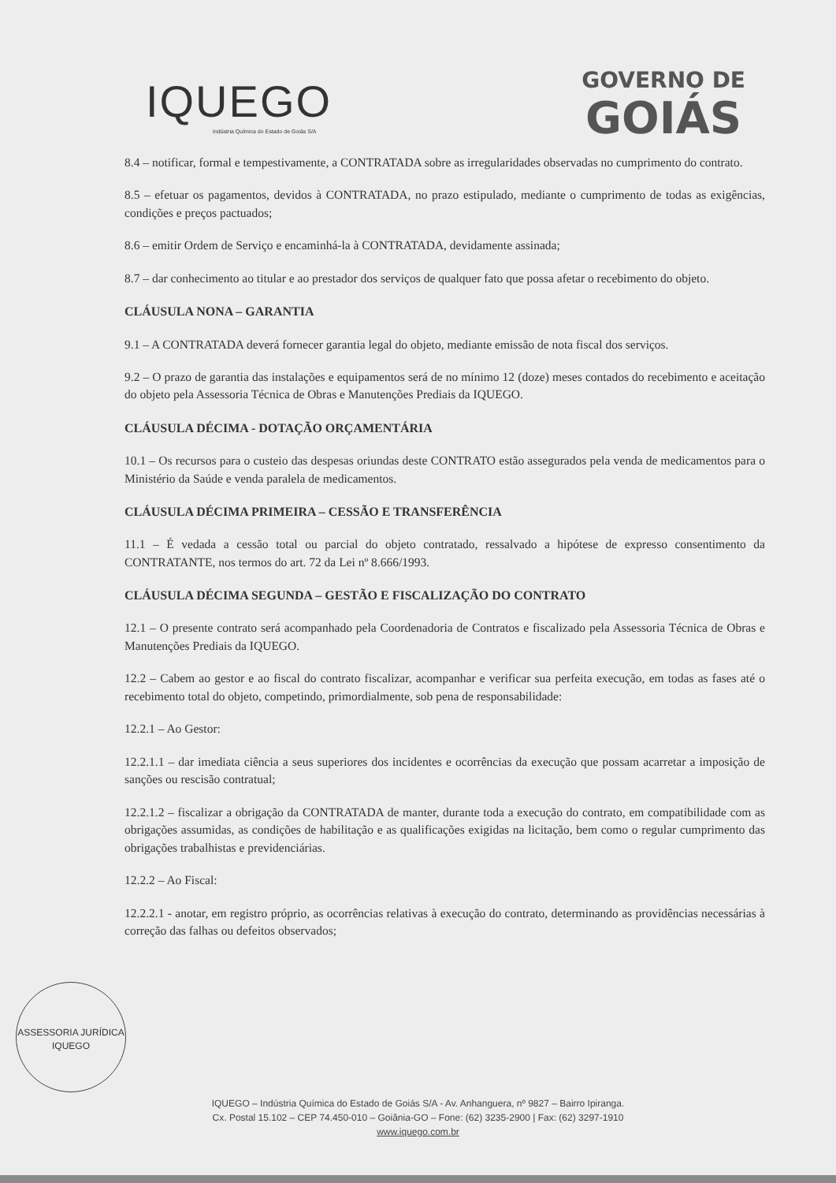IQUEGO
Indústria Química do Estado de Goiás S/A
GOVERNO DE
GOIÁS
8.4 – notificar, formal e tempestivamente, a CONTRATADA sobre as irregularidades observadas no cumprimento do contrato.
8.5 – efetuar os pagamentos, devidos à CONTRATADA, no prazo estipulado, mediante o cumprimento de todas as exigências, condições e preços pactuados;
8.6 – emitir Ordem de Serviço e encaminhá-la à CONTRATADA, devidamente assinada;
8.7 – dar conhecimento ao titular e ao prestador dos serviços de qualquer fato que possa afetar o recebimento do objeto.
CLÁUSULA NONA – GARANTIA
9.1 – A CONTRATADA deverá fornecer garantia legal do objeto, mediante emissão de nota fiscal dos serviços.
9.2 – O prazo de garantia das instalações e equipamentos será de no mínimo 12 (doze) meses contados do recebimento e aceitação do objeto pela Assessoria Técnica de Obras e Manutenções Prediais da IQUEGO.
CLÁUSULA DÉCIMA - DOTAÇÃO ORÇAMENTÁRIA
10.1 – Os recursos para o custeio das despesas oriundas deste CONTRATO estão assegurados pela venda de medicamentos para o Ministério da Saúde e venda paralela de medicamentos.
CLÁUSULA DÉCIMA PRIMEIRA – CESSÃO E TRANSFERÊNCIA
11.1 – É vedada a cessão total ou parcial do objeto contratado, ressalvado a hipótese de expresso consentimento da CONTRATANTE, nos termos do art. 72 da Lei nº 8.666/1993.
CLÁUSULA DÉCIMA SEGUNDA – GESTÃO E FISCALIZAÇÃO DO CONTRATO
12.1 – O presente contrato será acompanhado pela Coordenadoria de Contratos e fiscalizado pela Assessoria Técnica de Obras e Manutenções Prediais da IQUEGO.
12.2 – Cabem ao gestor e ao fiscal do contrato fiscalizar, acompanhar e verificar sua perfeita execução, em todas as fases até o recebimento total do objeto, competindo, primordialmente, sob pena de responsabilidade:
12.2.1 – Ao Gestor:
12.2.1.1 – dar imediata ciência a seus superiores dos incidentes e ocorrências da execução que possam acarretar a imposição de sanções ou rescisão contratual;
12.2.1.2 – fiscalizar a obrigação da CONTRATADA de manter, durante toda a execução do contrato, em compatibilidade com as obrigações assumidas, as condições de habilitação e as qualificações exigidas na licitação, bem como o regular cumprimento das obrigações trabalhistas e previdenciárias.
12.2.2 – Ao Fiscal:
12.2.2.1 - anotar, em registro próprio, as ocorrências relativas à execução do contrato, determinando as providências necessárias à correção das falhas ou defeitos observados;
ASSESSORIA JURÍDICA
IQUEGO
IQUEGO – Indústria Química do Estado de Goiás S/A - Av. Anhanguera, nº 9827 – Bairro Ipiranga.
Cx. Postal 15.102 – CEP 74.450-010 – Goiânia-GO – Fone: (62) 3235-2900 | Fax: (62) 3297-1910
www.iquego.com.br